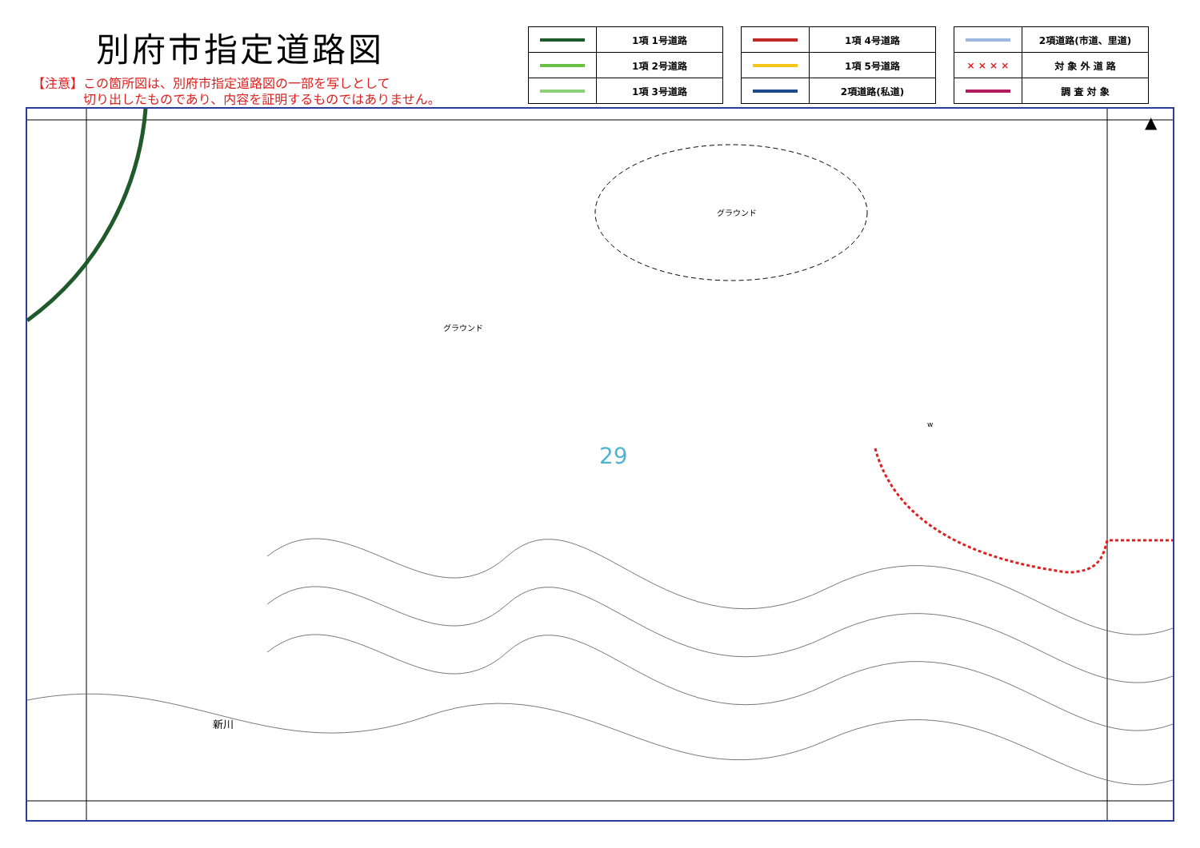別府市指定道路図
【注意】この箇所図は、別府市指定道路図の一部を写しとして
　　　　切り出したものであり、内容を証明するものではありません。
| | 1項 1号道路 |
| | 1項 2号道路 |
| | 1項 3号道路 |
| | 1項 4号道路 |
| | 1項 5号道路 |
| | 2項道路(私道) |
| | 2項道路(市道、里道) |
| × × × × | 対 象 外 道 路 |
| | 調 査 対 象 |
▲
グラウンド
グラウンド
29
新川
w